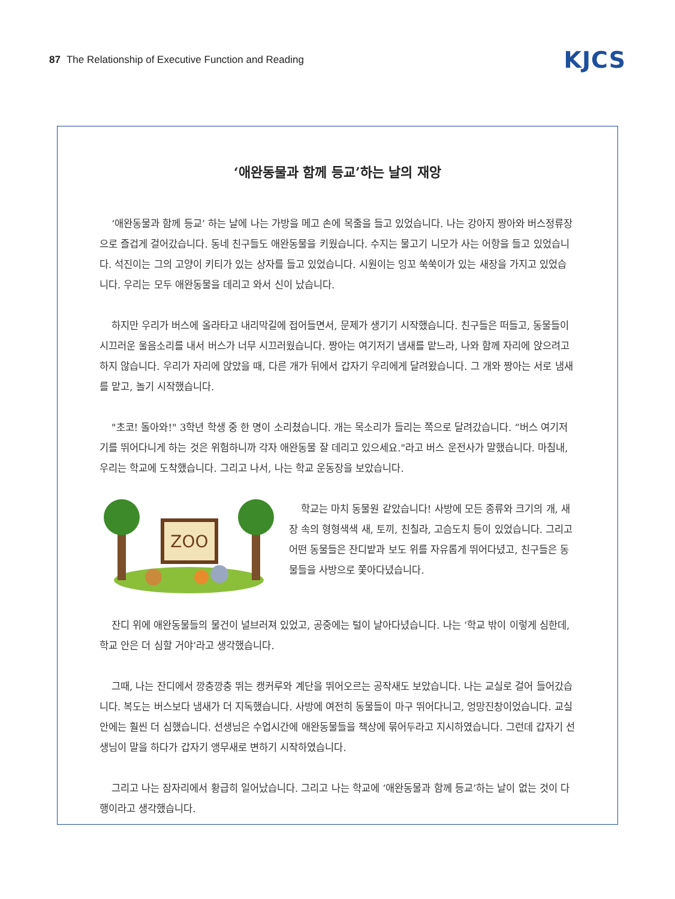87 The Relationship of Executive Function and Reading
KJCS
‘애완동물과 함께 등교’하는 날의 재앙
‘애완동물과 함께 등교’ 하는 날에 나는 가방을 메고 손에 목줄을 들고 있었습니다. 나는 강아지 짱아와 버스정류장으로 즐겁게 걸어갔습니다. 동네 친구들도 애완동물을 키웠습니다. 수지는 물고기 니모가 사는 어항을 들고 있었습니다. 석진이는 그의 고양이 키티가 있는 상자를 들고 있었습니다. 시원이는 잉꼬 쑥쑥이가 있는 새장을 가지고 있었습니다. 우리는 모두 애완동물을 데리고 와서 신이 났습니다.
하지만 우리가 버스에 올라타고 내리막길에 접어들면서, 문제가 생기기 시작했습니다. 친구들은 떠들고, 동물들이 시끄러운 울음소리를 내서 버스가 너무 시끄러웠습니다. 짱아는 여기저기 냄새를 맡느라, 나와 함께 자리에 앉으려고 하지 않습니다. 우리가 자리에 앉았을 때, 다른 개가 뒤에서 갑자기 우리에게 달려왔습니다. 그 개와 짱아는 서로 냄새를 맡고, 놀기 시작했습니다.
"초코! 돌아와!" 3학년 학생 중 한 명이 소리쳤습니다. 개는 목소리가 들리는 쪽으로 달려갔습니다. “버스 여기저기를 뛰어다니게 하는 것은 위험하니까 각자 애완동물 잘 데리고 있으세요."라고 버스 운전사가 말했습니다. 마침내, 우리는 학교에 도착했습니다. 그리고 나서, 나는 학교 운동장을 보았습니다.
ZOO
학교는 마치 동물원 같았습니다! 사방에 모든 종류와 크기의 개, 새장 속의 형형색색 새, 토끼, 친칠라, 고슴도치 등이 있었습니다. 그리고 어떤 동물들은 잔디밭과 보도 위를 자유롭게 뛰어다녔고, 친구들은 동물들을 사방으로 쫓아다녔습니다.
잔디 위에 애완동물들의 물건이 널브러져 있었고, 공중에는 털이 날아다녔습니다. 나는 ‘학교 밖이 이렇게 심한데, 학교 안은 더 심할 거야’라고 생각했습니다.
그때, 나는 잔디에서 깡충깡충 뛰는 캥커루와 계단을 뛰어오르는 공작새도 보았습니다. 나는 교실로 걸어 들어갔습니다. 복도는 버스보다 냄새가 더 지독했습니다. 사방에 여전히 동물들이 마구 뛰어다니고, 엉망진창이었습니다. 교실 안에는 훨씬 더 심했습니다. 선생님은 수업시간에 애완동물들을 책상에 묶어두라고 지시하였습니다. 그런데 갑자기 선생님이 말을 하다가 갑자기 앵무새로 변하기 시작하였습니다.
그리고 나는 잠자리에서 황급히 일어났습니다. 그리고 나는 학교에 ‘애완동물과 함께 등교’하는 날이 없는 것이 다행이라고 생각했습니다.